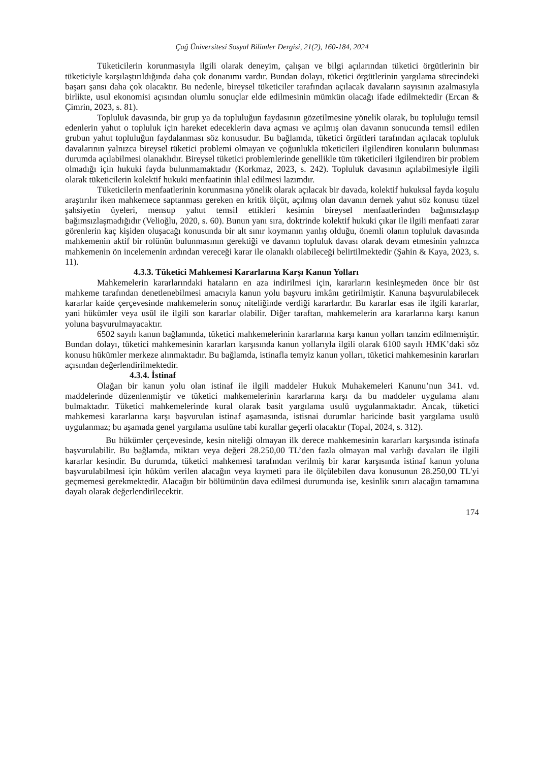Çağ Üniversitesi Sosyal Bilimler Dergisi, 21(2), 160-184, 2024
Tüketicilerin korunmasıyla ilgili olarak deneyim, çalışan ve bilgi açılarından tüketici örgütlerinin bir tüketiciyle karşılaştırıldığında daha çok donanımı vardır. Bundan dolayı, tüketici örgütlerinin yargılama sürecindeki başarı şansı daha çok olacaktır. Bu nedenle, bireysel tüketiciler tarafından açılacak davaların sayısının azalmasıyla birlikte, usul ekonomisi açısından olumlu sonuçlar elde edilmesinin mümkün olacağı ifade edilmektedir (Ercan & Çimrin, 2023, s. 81).
Topluluk davasında, bir grup ya da topluluğun faydasının gözetilmesine yönelik olarak, bu topluluğu temsil edenlerin yahut o topluluk için hareket edeceklerin dava açması ve açılmış olan davanın sonucunda temsil edilen grubun yahut topluluğun faydalanması söz konusudur. Bu bağlamda, tüketici örgütleri tarafından açılacak topluluk davalarının yalnızca bireysel tüketici problemi olmayan ve çoğunlukla tüketicileri ilgilendiren konuların bulunması durumda açılabilmesi olanaklıdır. Bireysel tüketici problemlerinde genellikle tüm tüketicileri ilgilendiren bir problem olmadığı için hukuki fayda bulunmamaktadır (Korkmaz, 2023, s. 242). Topluluk davasının açılabilmesiyle ilgili olarak tüketicilerin kolektif hukuki menfaatinin ihlal edilmesi lazımdır.
Tüketicilerin menfaatlerinin korunmasına yönelik olarak açılacak bir davada, kolektif hukuksal fayda koşulu araştırılır iken mahkemece saptanması gereken en kritik ölçüt, açılmış olan davanın dernek yahut söz konusu tüzel şahsiyetin üyeleri, mensup yahut temsil ettikleri kesimin bireysel menfaatlerinden bağımsızlaşıp bağımsızlaşmadığıdır (Velioğlu, 2020, s. 60). Bunun yanı sıra, doktrinde kolektif hukuki çıkar ile ilgili menfaati zarar görenlerin kaç kişiden oluşacağı konusunda bir alt sınır koymanın yanlış olduğu, önemli olanın topluluk davasında mahkemenin aktif bir rolünün bulunmasının gerektiği ve davanın topluluk davası olarak devam etmesinin yalnızca mahkemenin ön incelemenin ardından vereceği karar ile olanaklı olabileceği belirtilmektedir (Şahin & Kaya, 2023, s. 11).
4.3.3. Tüketici Mahkemesi Kararlarına Karşı Kanun Yolları
Mahkemelerin kararlarındaki hataların en aza indirilmesi için, kararların kesinleşmeden önce bir üst mahkeme tarafından denetlenebilmesi amacıyla kanun yolu başvuru imkânı getirilmiştir. Kanuna başvurulabilecek kararlar kaide çerçevesinde mahkemelerin sonuç niteliğinde verdiği kararlardır. Bu kararlar esas ile ilgili kararlar, yani hükümler veya usûl ile ilgili son kararlar olabilir. Diğer taraftan, mahkemelerin ara kararlarına karşı kanun yoluna başvurulmayacaktır.
6502 sayılı kanun bağlamında, tüketici mahkemelerinin kararlarına karşı kanun yolları tanzim edilmemiştir. Bundan dolayı, tüketici mahkemesinin kararları karşısında kanun yollarıyla ilgili olarak 6100 sayılı HMK’daki söz konusu hükümler merkeze alınmaktadır. Bu bağlamda, istinafla temyiz kanun yolları, tüketici mahkemesinin kararları açısından değerlendirilmektedir.
4.3.4. İstinaf
Olağan bir kanun yolu olan istinaf ile ilgili maddeler Hukuk Muhakemeleri Kanunu’nun 341. vd. maddelerinde düzenlenmiştir ve tüketici mahkemelerinin kararlarına karşı da bu maddeler uygulama alanı bulmaktadır. Tüketici mahkemelerinde kural olarak basit yargılama usulü uygulanmaktadır. Ancak, tüketici mahkemesi kararlarına karşı başvurulan istinaf aşamasında, istisnai durumlar haricinde basit yargılama usulü uygulanmaz; bu aşamada genel yargılama usulüne tabi kurallar geçerli olacaktır (Topal, 2024, s. 312).
Bu hükümler çerçevesinde, kesin niteliği olmayan ilk derece mahkemesinin kararları karşısında istinafa başvurulabilir. Bu bağlamda, miktarı veya değeri 28.250,00 TL’den fazla olmayan mal varlığı davaları ile ilgili kararlar kesindir. Bu durumda, tüketici mahkemesi tarafından verilmiş bir karar karşısında istinaf kanun yoluna başvurulabilmesi için hüküm verilen alacağın veya kıymeti para ile ölçülebilen dava konusunun 28.250,00 TL'yi geçmemesi gerekmektedir. Alacağın bir bölümünün dava edilmesi durumunda ise, kesinlik sınırı alacağın tamamına dayalı olarak değerlendirilecektir.
174